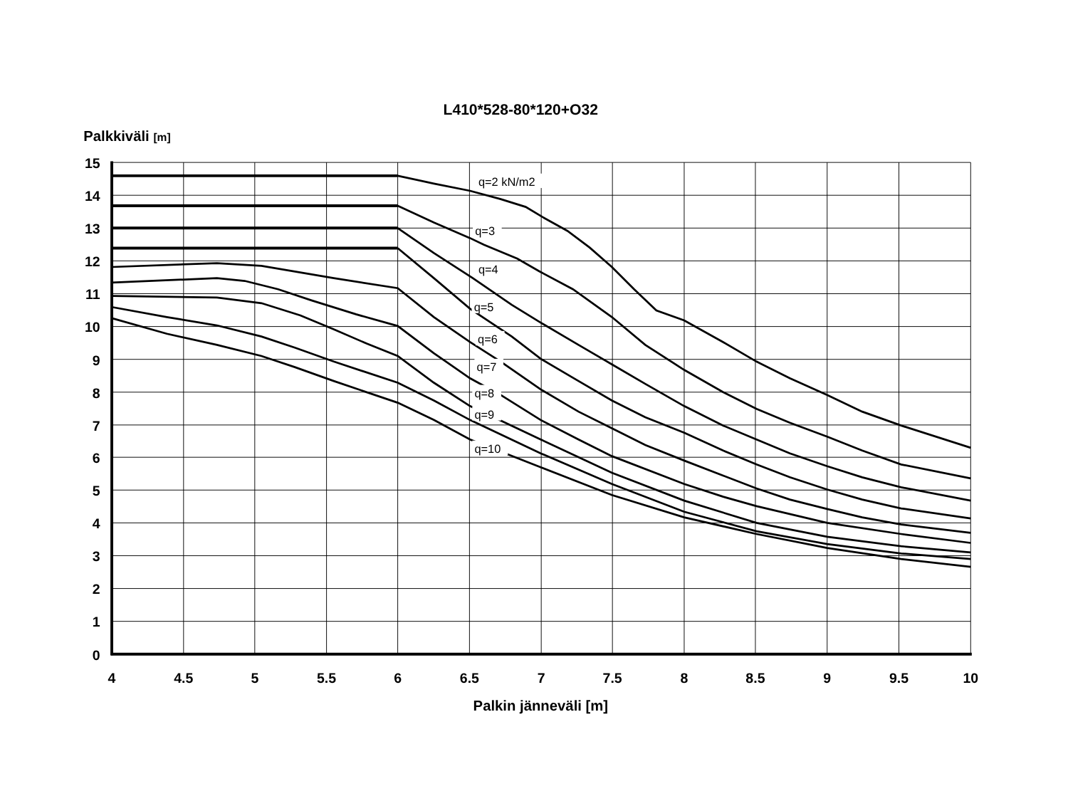L410*528-80*120+O32
Palkkiväli [m]
q=2 kN/m2
q=3
q=4
q=5
q=6
q=7
q=8
q=9
q=10
15
14
13
12
11
10
9
8
7
6
5
4
3
2
1
0
4
4.5
5
5.5
6
6.5
7
7.5
8
8.5
9
9.5
10
Palkin jänneväli [m]